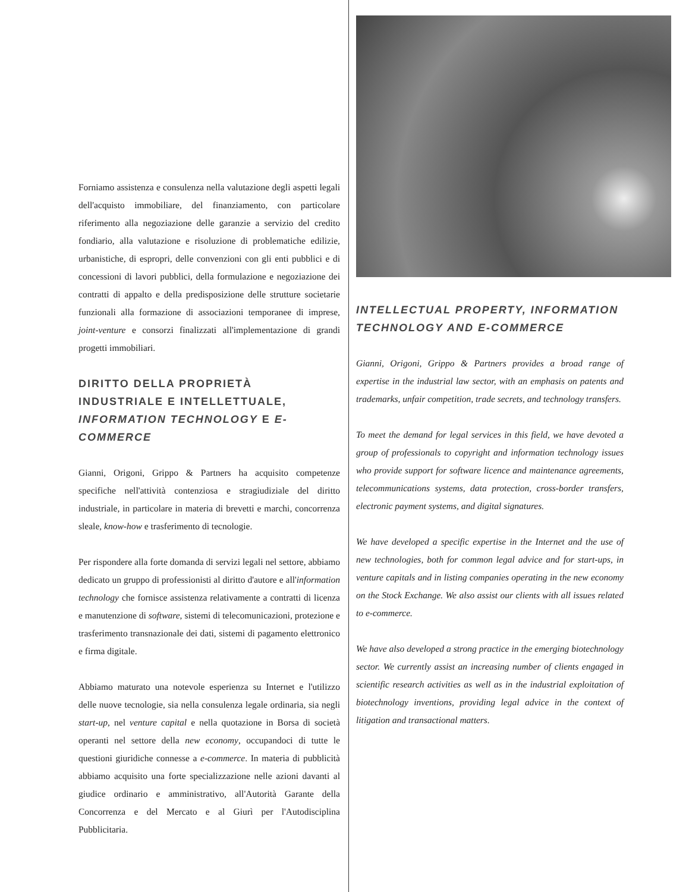Forniamo assistenza e consulenza nella valutazione degli aspetti legali dell'acquisto immobiliare, del finanziamento, con particolare riferimento alla negoziazione delle garanzie a servizio del credito fondiario, alla valutazione e risoluzione di problematiche edilizie, urbanistiche, di espropri, delle convenzioni con gli enti pubblici e di concessioni di lavori pubblici, della formulazione e negoziazione dei contratti di appalto e della predisposizione delle strutture societarie funzionali alla formazione di associazioni temporanee di imprese, joint-venture e consorzi finalizzati all'implementazione di grandi progetti immobiliari.
DIRITTO DELLA PROPRIETÀ INDUSTRIALE E INTELLETTUALE, INFORMATION TECHNOLOGY E E-COMMERCE
Gianni, Origoni, Grippo & Partners ha acquisito competenze specifiche nell'attività contenziosa e stragiudiziale del diritto industriale, in particolare in materia di brevetti e marchi, concorrenza sleale, know-how e trasferimento di tecnologie.
Per rispondere alla forte domanda di servizi legali nel settore, abbiamo dedicato un gruppo di professionisti al diritto d'autore e all'information technology che fornisce assistenza relativamente a contratti di licenza e manutenzione di software, sistemi di telecomunicazioni, protezione e trasferimento transnazionale dei dati, sistemi di pagamento elettronico e firma digitale.
Abbiamo maturato una notevole esperienza su Internet e l'utilizzo delle nuove tecnologie, sia nella consulenza legale ordinaria, sia negli start-up, nel venture capital e nella quotazione in Borsa di società operanti nel settore della new economy, occupandoci di tutte le questioni giuridiche connesse a e-commerce. In materia di pubblicità abbiamo acquisito una forte specializzazione nelle azioni davanti al giudice ordinario e amministrativo, all'Autorità Garante della Concorrenza e del Mercato e al Giurì per l'Autodisciplina Pubblicitaria.
INTELLECTUAL PROPERTY, INFORMATION TECHNOLOGY AND E-COMMERCE
Gianni, Origoni, Grippo & Partners provides a broad range of expertise in the industrial law sector, with an emphasis on patents and trademarks, unfair competition, trade secrets, and technology transfers.
To meet the demand for legal services in this field, we have devoted a group of professionals to copyright and information technology issues who provide support for software licence and maintenance agreements, telecommunications systems, data protection, cross-border transfers, electronic payment systems, and digital signatures.
We have developed a specific expertise in the Internet and the use of new technologies, both for common legal advice and for start-ups, in venture capitals and in listing companies operating in the new economy on the Stock Exchange. We also assist our clients with all issues related to e-commerce.
We have also developed a strong practice in the emerging biotechnology sector. We currently assist an increasing number of clients engaged in scientific research activities as well as in the industrial exploitation of biotechnology inventions, providing legal advice in the context of litigation and transactional matters.